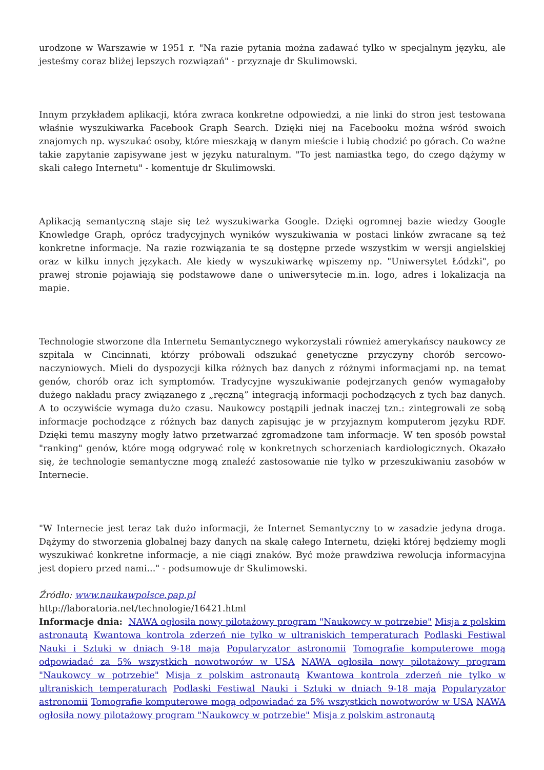urodzone w Warszawie w 1951 r. "Na razie pytania można zadawać tylko w specjalnym języku, ale jesteśmy coraz bliżej lepszych rozwiązań" - przyznaje dr Skulimowski.
Innym przykładem aplikacji, która zwraca konkretne odpowiedzi, a nie linki do stron jest testowana właśnie wyszukiwarka Facebook Graph Search. Dzięki niej na Facebooku można wśród swoich znajomych np. wyszukać osoby, które mieszkają w danym mieście i lubią chodzić po górach. Co ważne takie zapytanie zapisywane jest w języku naturalnym. "To jest namiastka tego, do czego dążymy w skali całego Internetu" - komentuje dr Skulimowski.
Aplikacją semantyczną staje się też wyszukiwarka Google. Dzięki ogromnej bazie wiedzy Google Knowledge Graph, oprócz tradycyjnych wyników wyszukiwania w postaci linków zwracane są też konkretne informacje. Na razie rozwiązania te są dostępne przede wszystkim w wersji angielskiej oraz w kilku innych językach. Ale kiedy w wyszukiwarkę wpiszemy np. "Uniwersytet Łódzki", po prawej stronie pojawiają się podstawowe dane o uniwersytecie m.in. logo, adres i lokalizacja na mapie.
Technologie stworzone dla Internetu Semantycznego wykorzystali również amerykańscy naukowcy ze szpitala w Cincinnati, którzy próbowali odszukać genetyczne przyczyny chorób sercowo-naczyniowych. Mieli do dyspozycji kilka różnych baz danych z różnymi informacjami np. na temat genów, chorób oraz ich symptomów. Tradycyjne wyszukiwanie podejrzanych genów wymagałoby dużego nakładu pracy związanego z „ręczną” integracją informacji pochodzących z tych baz danych. A to oczywiście wymaga dużo czasu. Naukowcy postąpili jednak inaczej tzn.: zintegrowali ze sobą informacje pochodzące z różnych baz danych zapisując je w przyjaznym komputerom języku RDF. Dzięki temu maszyny mogły łatwo przetwarzać zgromadzone tam informacje. W ten sposób powstał "ranking" genów, które mogą odgrywać rolę w konkretnych schorzeniach kardiologicznych. Okazało się, że technologie semantyczne mogą znaleźć zastosowanie nie tylko w przeszukiwaniu zasobów w Internecie.
"W Internecie jest teraz tak dużo informacji, że Internet Semantyczny to w zasadzie jedyna droga. Dążymy do stworzenia globalnej bazy danych na skalę całego Internetu, dzięki której będziemy mogli wyszukiwać konkretne informacje, a nie ciągi znaków. Być może prawdziwa rewolucja informacyjna jest dopiero przed nami..." - podsumowuje dr Skulimowski.
Źródło: www.naukawpolsce.pap.pl
http://laboratoria.net/technologie/16421.html
Informacje dnia: NAWA ogłosiła nowy pilotażowy program "Naukowcy w potrzebie" Misja z polskim astronautą Kwantowa kontrola zderzeń nie tylko w ultraniskich temperaturach Podlaski Festiwal Nauki i Sztuki w dniach 9-18 maja Popularyzator astronomii Tomografie komputerowe mogą odpowiadać za 5% wszystkich nowotworów w USA NAWA ogłosiła nowy pilotażowy program "Naukowcy w potrzebie" Misja z polskim astronautą Kwantowa kontrola zderzeń nie tylko w ultraniskich temperaturach Podlaski Festiwal Nauki i Sztuki w dniach 9-18 maja Popularyzator astronomii Tomografie komputerowe mogą odpowiadać za 5% wszystkich nowotworów w USA NAWA ogłosiła nowy pilotażowy program "Naukowcy w potrzebie" Misja z polskim astronautą